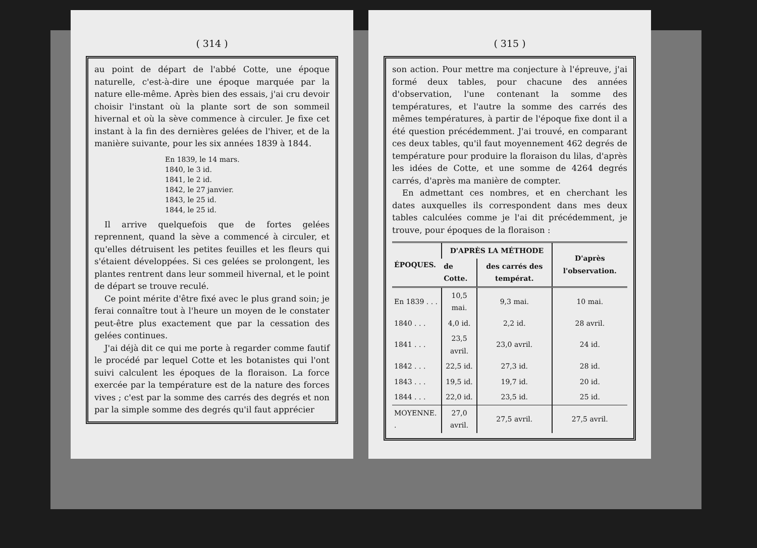( 314 )
au point de départ de l'abbé Cotte, une époque naturelle, c'est-à-dire une époque marquée par la nature elle-même. Après bien des essais, j'ai cru devoir choisir l'instant où la plante sort de son sommeil hivernal et où la sève commence à circuler. Je fixe cet instant à la fin des dernières gelées de l'hiver, et de la manière suivante, pour les six années 1839 à 1844.
En 1839, le 14 mars.
1840, le 3 id.
1841, le 2 id.
1842, le 27 janvier.
1843, le 25 id.
1844, le 25 id.
Il arrive quelquefois que de fortes gelées reprennent, quand la sève a commencé à circuler, et qu'elles détruisent les petites feuilles et les fleurs qui s'étaient développées. Si ces gelées se prolongent, les plantes rentrent dans leur sommeil hivernal, et le point de départ se trouve reculé.
Ce point mérite d'être fixé avec le plus grand soin; je ferai connaître tout à l'heure un moyen de le constater peut-être plus exactement que par la cessation des gelées continues.
J'ai déjà dit ce qui me porte à regarder comme fautif le procédé par lequel Cotte et les botanistes qui l'ont suivi calculent les époques de la floraison. La force exercée par la température est de la nature des forces vives ; c'est par la somme des carrés des degrés et non par la simple somme des degrés qu'il faut apprécier
( 315 )
son action. Pour mettre ma conjecture à l'épreuve, j'ai formé deux tables, pour chacune des années d'observation, l'une contenant la somme des températures, et l'autre la somme des carrés des mêmes températures, à partir de l'époque fixe dont il a été question précédemment. J'ai trouvé, en comparant ces deux tables, qu'il faut moyennement 462 degrés de température pour produire la floraison du lilas, d'après les idées de Cotte, et une somme de 4264 degrés carrés, d'après ma manière de compter.
En admettant ces nombres, et en cherchant les dates auxquelles ils correspondent dans mes deux tables calculées comme je l'ai dit précédemment, je trouve, pour époques de la floraison :
| ÉPOQUES. | D'APRÈS LA MÉTHODE | | D'après l'observation. |
| --- | --- | --- | --- |
| | de Cotte. | des carrés des températ. | |
| En 1839 . . . | 10,5 mai. | 9,3 mai. | 10 mai. |
| 1840 . . . | 4,0 id. | 2,2 id. | 28 avril. |
| 1841 . . . | 23,5 avril. | 23,0 avril. | 24 id. |
| 1842 . . . | 22,5 id. | 27,3 id. | 28 id. |
| 1843 . . . | 19,5 id. | 19,7 id. | 20 id. |
| 1844 . . . | 22,0 id. | 23,5 id. | 25 id. |
| MOYENNE. . | 27,0 avril. | 27,5 avril. | 27,5 avril. |